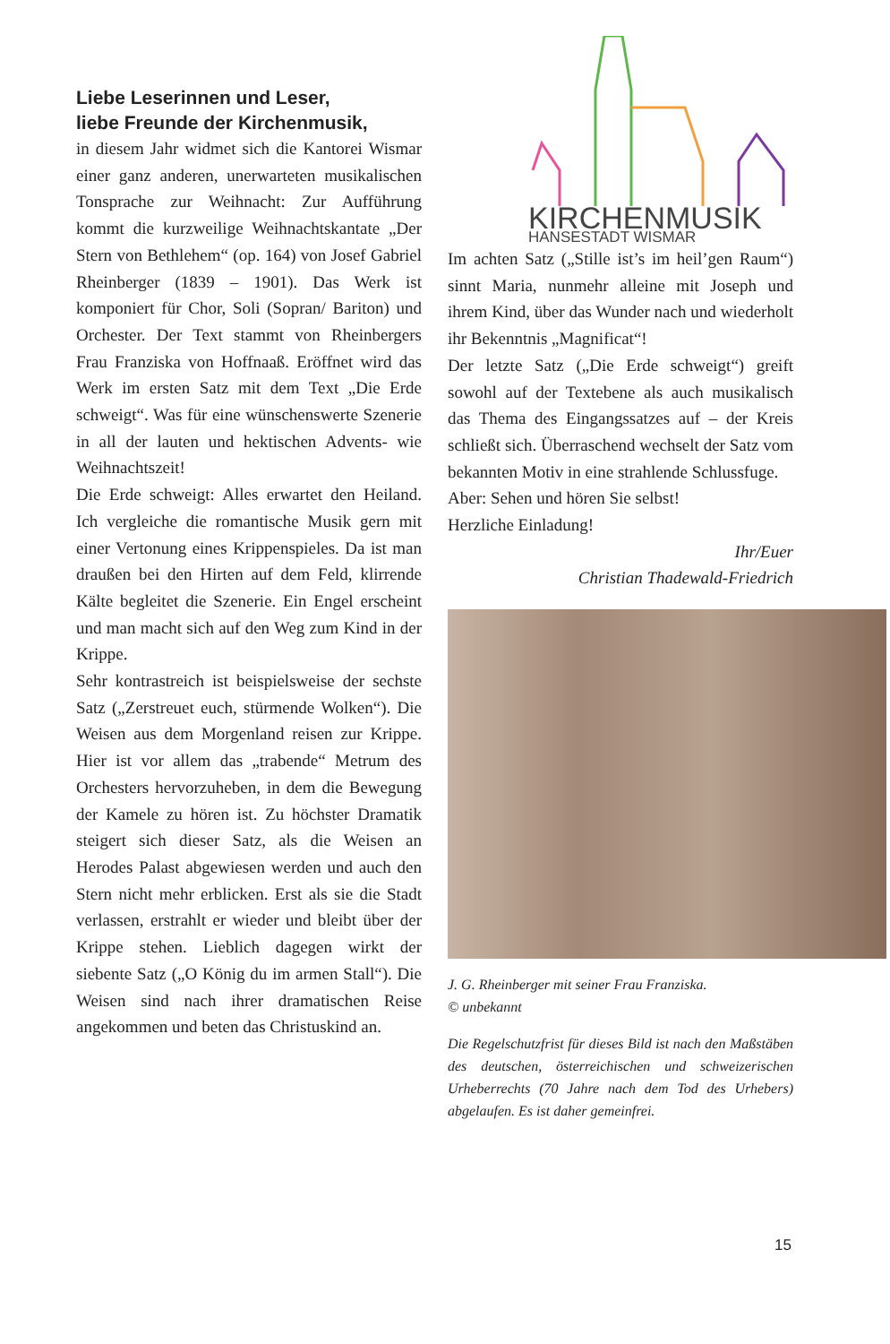Liebe Leserinnen und Leser,
liebe Freunde der Kirchenmusik,
in diesem Jahr widmet sich die Kantorei Wismar einer ganz anderen, unerwarteten musikalischen Tonsprache zur Weihnacht: Zur Aufführung kommt die kurzweilige Weihnachtskantate „Der Stern von Bethlehem“ (op. 164) von Josef Gabriel Rheinberger (1839 – 1901). Das Werk ist komponiert für Chor, Soli (Sopran/ Bariton) und Orchester. Der Text stammt von Rheinbergers Frau Franziska von Hoffnaaß. Eröffnet wird das Werk im ersten Satz mit dem Text „Die Erde schweigt“. Was für eine wünschenswerte Szenerie in all der lauten und hektischen Advents- wie Weihnachtszeit!
Die Erde schweigt: Alles erwartet den Heiland. Ich vergleiche die romantische Musik gern mit einer Vertonung eines Krippenspieles. Da ist man draußen bei den Hirten auf dem Feld, klirrende Kälte begleitet die Szenerie. Ein Engel erscheint und man macht sich auf den Weg zum Kind in der Krippe.
Sehr kontrastreich ist beispielsweise der sechste Satz („Zerstreuet euch, stürmende Wolken“). Die Weisen aus dem Morgenland reisen zur Krippe. Hier ist vor allem das „trabende“ Metrum des Orchesters hervorzuheben, in dem die Bewegung der Kamele zu hören ist. Zu höchster Dramatik steigert sich dieser Satz, als die Weisen an Herodes Palast abgewiesen werden und auch den Stern nicht mehr erblicken. Erst als sie die Stadt verlassen, erstrahlt er wieder und bleibt über der Krippe stehen. Lieblich dagegen wirkt der siebente Satz („O König du im armen Stall“). Die Weisen sind nach ihrer dramatischen Reise angekommen und beten das Christuskind an.
KIRCHENMUSIK
HANSESTADT WISMAR
Im achten Satz („Stille ist’s im heil’gen Raum“) sinnt Maria, nunmehr alleine mit Joseph und ihrem Kind, über das Wunder nach und wiederholt ihr Bekenntnis „Magnificat“!
Der letzte Satz („Die Erde schweigt“) greift sowohl auf der Textebene als auch musikalisch das Thema des Eingangssatzes auf – der Kreis schließt sich. Überraschend wechselt der Satz vom bekannten Motiv in eine strahlende Schlussfuge.
Aber: Sehen und hören Sie selbst!
Herzliche Einladung!
Ihr/Euer
Christian Thadewald-Friedrich
J. G. Rheinberger mit seiner Frau Franziska.
© unbekannt
Die Regelschutzfrist für dieses Bild ist nach den Maßstäben des deutschen, österreichischen und schweizerischen Urheberrechts (70 Jahre nach dem Tod des Urhebers) abgelaufen. Es ist daher gemeinfrei.
15